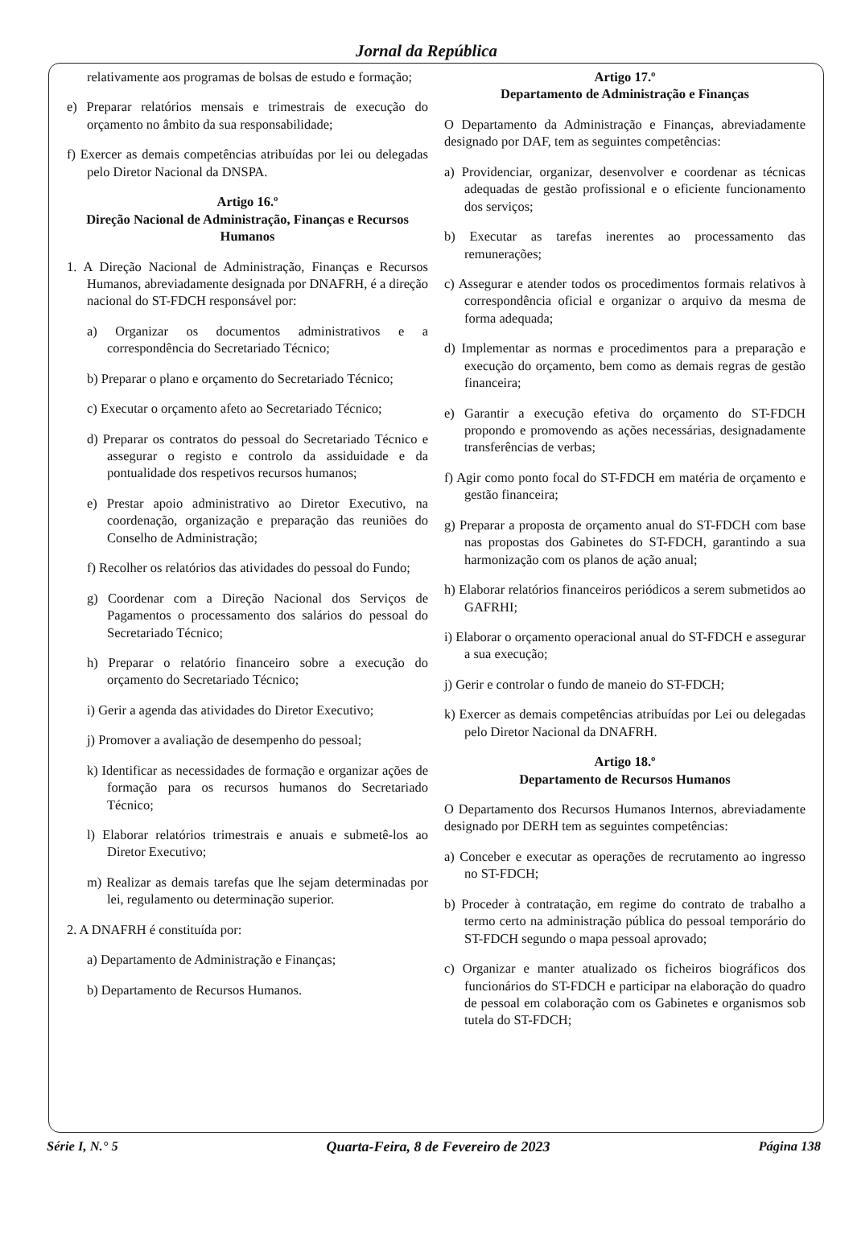Jornal da República
relativamente aos programas de bolsas de estudo e formação;
e) Preparar relatórios mensais e trimestrais de execução do orçamento no âmbito da sua responsabilidade;
f) Exercer as demais competências atribuídas por lei ou delegadas pelo Diretor Nacional da DNSPA.
Artigo 16.º
Direção Nacional de Administração, Finanças e Recursos Humanos
1. A Direção Nacional de Administração, Finanças e Recursos Humanos, abreviadamente designada por DNAFRH, é a direção nacional do ST-FDCH responsável por:
a) Organizar os documentos administrativos e a correspondência do Secretariado Técnico;
b) Preparar o plano e orçamento do Secretariado Técnico;
c) Executar o orçamento afeto ao Secretariado Técnico;
d) Preparar os contratos do pessoal do Secretariado Técnico e assegurar o registo e controlo da assiduidade e da pontualidade dos respetivos recursos humanos;
e) Prestar apoio administrativo ao Diretor Executivo, na coordenação, organização e preparação das reuniões do Conselho de Administração;
f) Recolher os relatórios das atividades do pessoal do Fundo;
g) Coordenar com a Direção Nacional dos Serviços de Pagamentos o processamento dos salários do pessoal do Secretariado Técnico;
h) Preparar o relatório financeiro sobre a execução do orçamento do Secretariado Técnico;
i) Gerir a agenda das atividades do Diretor Executivo;
j) Promover a avaliação de desempenho do pessoal;
k) Identificar as necessidades de formação e organizar ações de formação para os recursos humanos do Secretariado Técnico;
l) Elaborar relatórios trimestrais e anuais e submetê-los ao Diretor Executivo;
m) Realizar as demais tarefas que lhe sejam determinadas por lei, regulamento ou determinação superior.
2. A DNAFRH é constituída por:
a) Departamento de Administração e Finanças;
b) Departamento de Recursos Humanos.
Artigo 17.º
Departamento de Administração e Finanças
O Departamento da Administração e Finanças, abreviadamente designado por DAF, tem as seguintes competências:
a) Providenciar, organizar, desenvolver e coordenar as técnicas adequadas de gestão profissional e o eficiente funcionamento dos serviços;
b) Executar as tarefas inerentes ao processamento das remunerações;
c) Assegurar e atender todos os procedimentos formais relativos à correspondência oficial e organizar o arquivo da mesma de forma adequada;
d) Implementar as normas e procedimentos para a preparação e execução do orçamento, bem como as demais regras de gestão financeira;
e) Garantir a execução efetiva do orçamento do ST-FDCH propondo e promovendo as ações necessárias, designadamente transferências de verbas;
f) Agir como ponto focal do ST-FDCH em matéria de orçamento e gestão financeira;
g) Preparar a proposta de orçamento anual do ST-FDCH com base nas propostas dos Gabinetes do ST-FDCH, garantindo a sua harmonização com os planos de ação anual;
h) Elaborar relatórios financeiros periódicos a serem submetidos ao GAFRHI;
i) Elaborar o orçamento operacional anual do ST-FDCH e assegurar a sua execução;
j) Gerir e controlar o fundo de maneio do ST-FDCH;
k) Exercer as demais competências atribuídas por Lei ou delegadas pelo Diretor Nacional da DNAFRH.
Artigo 18.º
Departamento de Recursos Humanos
O Departamento dos Recursos Humanos Internos, abreviadamente designado por DERH tem as seguintes competências:
a) Conceber e executar as operações de recrutamento ao ingresso no ST-FDCH;
b) Proceder à contratação, em regime do contrato de trabalho a termo certo na administração pública do pessoal temporário do ST-FDCH segundo o mapa pessoal aprovado;
c) Organizar e manter atualizado os ficheiros biográficos dos funcionários do ST-FDCH e participar na elaboração do quadro de pessoal em colaboração com os Gabinetes e organismos sob tutela do ST-FDCH;
Série I, N.° 5 Quarta-Feira, 8 de Fevereiro de 2023 Página 138